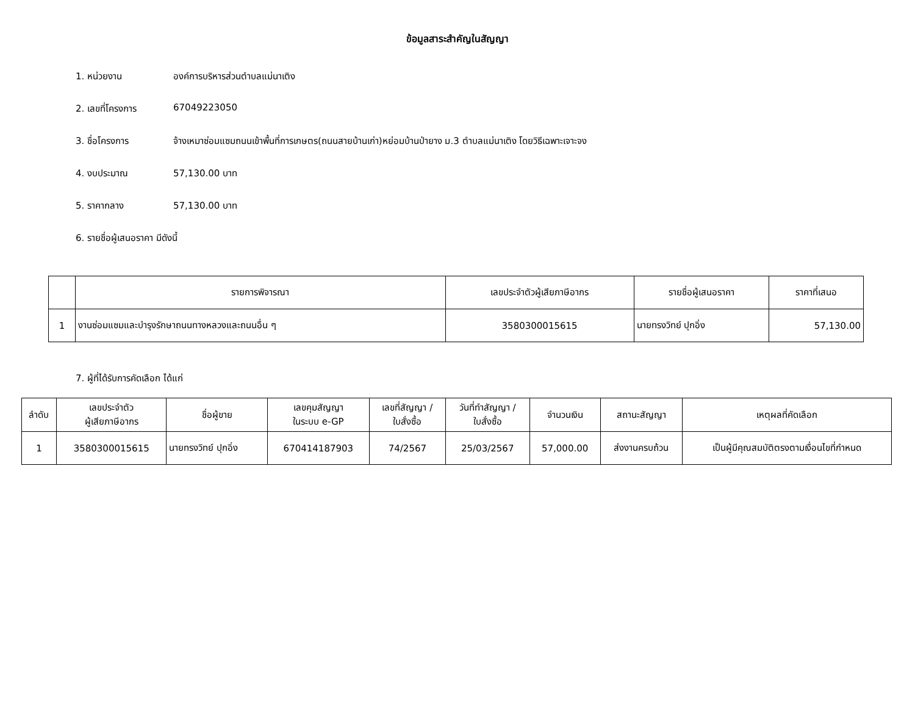ข้อมูลสาระสำคัญในสัญญา
1. หน่วยงาน องค์การบริหารส่วนตำบลแม่นาเติง
2. เลขที่โครงการ 67049223050
3. ชื่อโครงการ จ้างเหมาซ่อมแซมถนนเข้าพื้นที่การเกษตร(ถนนสายบ้านเก่า)หย่อมบ้านป่ายาง ม.3 ตำบลแม่นาเติง โดยวิธีเฉพาะเจาะจง
4. งบประมาณ 57,130.00 บาท
5. ราคากลาง 57,130.00 บาท
6. รายชื่อผู้เสนอราคา มีดังนี้
| | รายการพิจารณา | เลขประจำตัวผู้เสียภาษีอากร | รายชื่อผู้เสนอราคา | ราคาที่เสนอ |
| --- | --- | --- | --- | --- |
| 1 | งานซ่อมแซมและบำรุงรักษาถนนทางหลวงและถนนอื่น ๆ | 3580300015615 | นายทรงวิทย์ ปุกอิ่ง | 57,130.00 |
7. ผู้ที่ได้รับการคัดเลือก ได้แก่
| ลำดับ | เลขประจำตัว ผู้เสียภาษีอากร | ชื่อผู้ขาย | เลขคุมสัญญา ในระบบ e-GP | เลขที่สัญญา / ใบสั่งซื้อ | วันที่ทำสัญญา / ใบสั่งซื้อ | จำนวนเงิน | สถานะสัญญา | เหตุผลที่คัดเลือก |
| --- | --- | --- | --- | --- | --- | --- | --- | --- |
| 1 | 3580300015615 | นายทรงวิทย์ ปุกอิ่ง | 670414187903 | 74/2567 | 25/03/2567 | 57,000.00 | ส่งงานครบถ้วน | เป็นผู้มีคุณสมบัติตรงตามเงื่อนไขที่กำหนด |